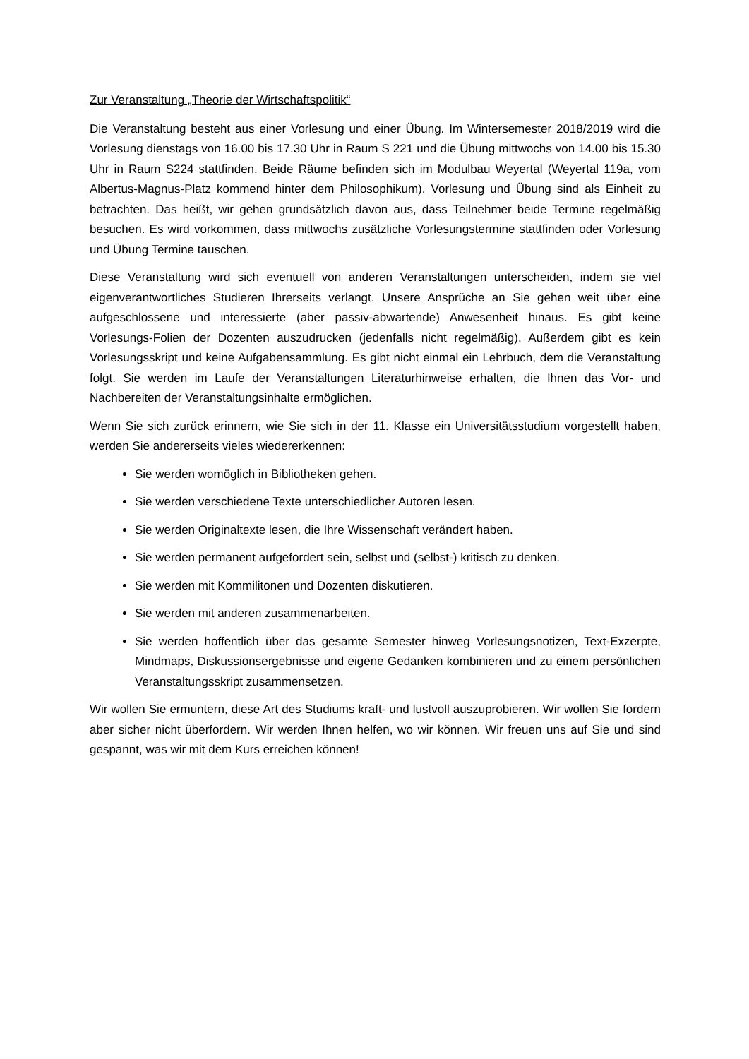Zur Veranstaltung „Theorie der Wirtschaftspolitik“
Die Veranstaltung besteht aus einer Vorlesung und einer Übung. Im Wintersemester 2018/2019 wird die Vorlesung dienstags von 16.00 bis 17.30 Uhr in Raum S 221 und die Übung mittwochs von 14.00 bis 15.30 Uhr in Raum S224 stattfinden. Beide Räume befinden sich im Modulbau Weyertal (Weyertal 119a, vom Albertus-Magnus-Platz kommend hinter dem Philosophikum). Vorlesung und Übung sind als Einheit zu betrachten. Das heißt, wir gehen grundsätzlich davon aus, dass Teilnehmer beide Termine regelmäßig besuchen. Es wird vorkommen, dass mittwochs zusätzliche Vorlesungstermine stattfinden oder Vorlesung und Übung Termine tauschen.
Diese Veranstaltung wird sich eventuell von anderen Veranstaltungen unterscheiden, indem sie viel eigenverantwortliches Studieren Ihrerseits verlangt. Unsere Ansprüche an Sie gehen weit über eine aufgeschlossene und interessierte (aber passiv-abwartende) Anwesenheit hinaus. Es gibt keine Vorlesungs-Folien der Dozenten auszudrucken (jedenfalls nicht regelmäßig). Außerdem gibt es kein Vorlesungsskript und keine Aufgabensammlung. Es gibt nicht einmal ein Lehrbuch, dem die Veranstaltung folgt. Sie werden im Laufe der Veranstaltungen Literaturhinweise erhalten, die Ihnen das Vor- und Nachbereiten der Veranstaltungsinhalte ermöglichen.
Wenn Sie sich zurück erinnern, wie Sie sich in der 11. Klasse ein Universitätsstudium vorgestellt haben, werden Sie andererseits vieles wiedererkennen:
Sie werden womöglich in Bibliotheken gehen.
Sie werden verschiedene Texte unterschiedlicher Autoren lesen.
Sie werden Originaltexte lesen, die Ihre Wissenschaft verändert haben.
Sie werden permanent aufgefordert sein, selbst und (selbst-) kritisch zu denken.
Sie werden mit Kommilitonen und Dozenten diskutieren.
Sie werden mit anderen zusammenarbeiten.
Sie werden hoffentlich über das gesamte Semester hinweg Vorlesungsnotizen, Text-Exzerpte, Mindmaps, Diskussionsergebnisse und eigene Gedanken kombinieren und zu einem persönlichen Veranstaltungsskript zusammensetzen.
Wir wollen Sie ermuntern, diese Art des Studiums kraft- und lustvoll auszuprobieren. Wir wollen Sie fordern aber sicher nicht überfordern. Wir werden Ihnen helfen, wo wir können. Wir freuen uns auf Sie und sind gespannt, was wir mit dem Kurs erreichen können!